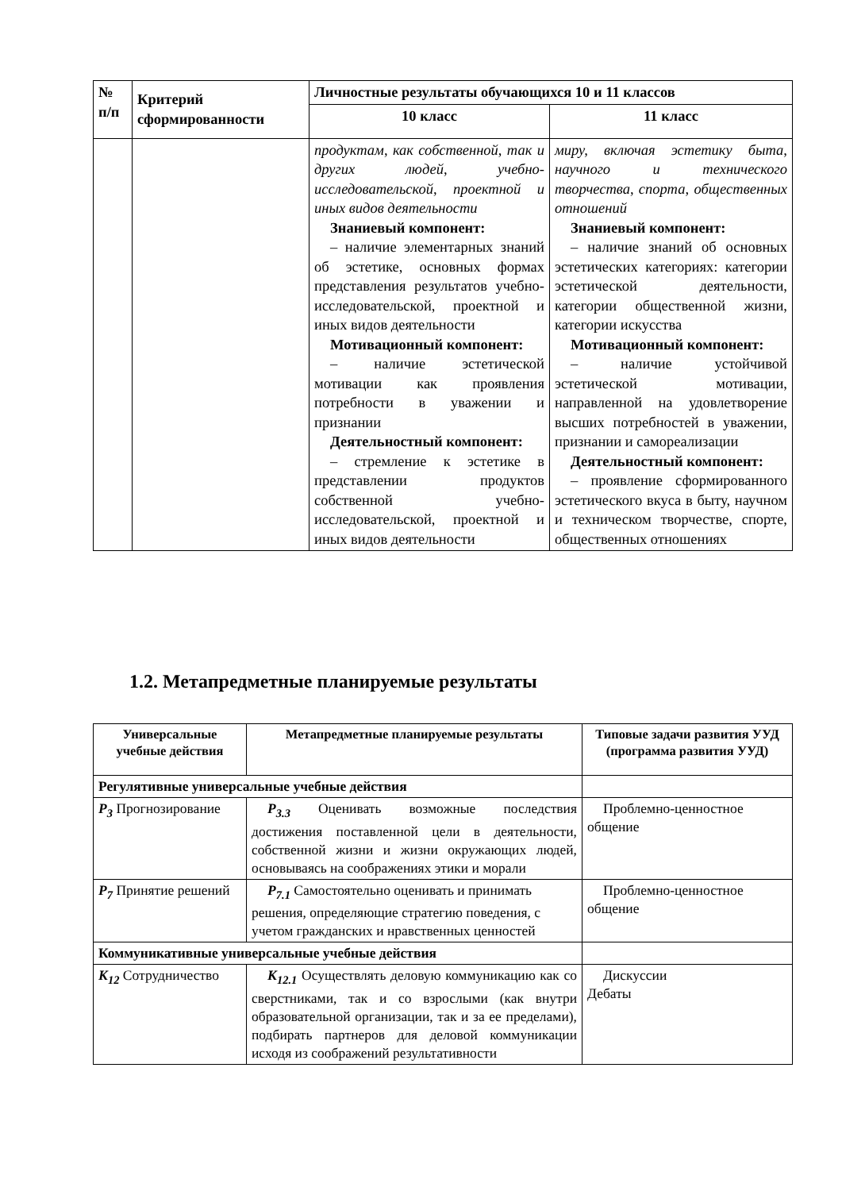| № п/п | Критерий сформированности | Личностные результаты обучающихся 10 и 11 классов | |
| --- | --- | --- | --- |
| | | 10 класс | 11 класс |
| | | продуктам, как собственной, так и других людей, учебно-исследовательской, проектной и иных видов деятельности Знаниевый компонент: – наличие элементарных знаний об эстетике, основных формах представления результатов учебно-исследовательской, проектной и иных видов деятельности Мотивационный компонент: – наличие эстетической мотивации как проявления потребности в уважении и признании Деятельностный компонент: – стремление к эстетике в представлении продуктов собственной учебно-исследовательской, проектной и иных видов деятельности | миру, включая эстетику быта, научного и технического творчества, спорта, общественных отношений Знаниевый компонент: – наличие знаний об основных эстетических категориях: категории эстетической деятельности, категории общественной жизни, категории искусства Мотивационный компонент: – наличие устойчивой эстетической мотивации, направленной на удовлетворение высших потребностей в уважении, признании и самореализации Деятельностный компонент: – проявление сформированного эстетического вкуса в быту, научном и техническом творчестве, спорте, общественных отношениях |
1.2. Метапредметные планируемые результаты
| Универсальные учебные действия | Метапредметные планируемые результаты | Типовые задачи развития УУД (программа развития УУД) |
| --- | --- | --- |
| Регулятивные универсальные учебные действия | | |
| Р<sub>3</sub> Прогнозирование | Р<sub>3.3</sub> Оценивать возможные последствия достижения поставленной цели в деятельности, собственной жизни и жизни окружающих людей, основываясь на соображениях этики и морали | Проблемно-ценностное общение |
| Р<sub>7</sub> Принятие решений | Р<sub>7.1</sub> Самостоятельно оценивать и принимать решения, определяющие стратегию поведения, с учетом гражданских и нравственных ценностей | Проблемно-ценностное общение |
| Коммуникативные универсальные учебные действия | | |
| К<sub>12</sub> Сотрудничество | К<sub>12.1</sub> Осуществлять деловую коммуникацию как со сверстниками, так и со взрослыми (как внутри образовательной организации, так и за ее пределами), подбирать партнеров для деловой коммуникации исходя из соображений результативности | Дискуссии Дебаты |